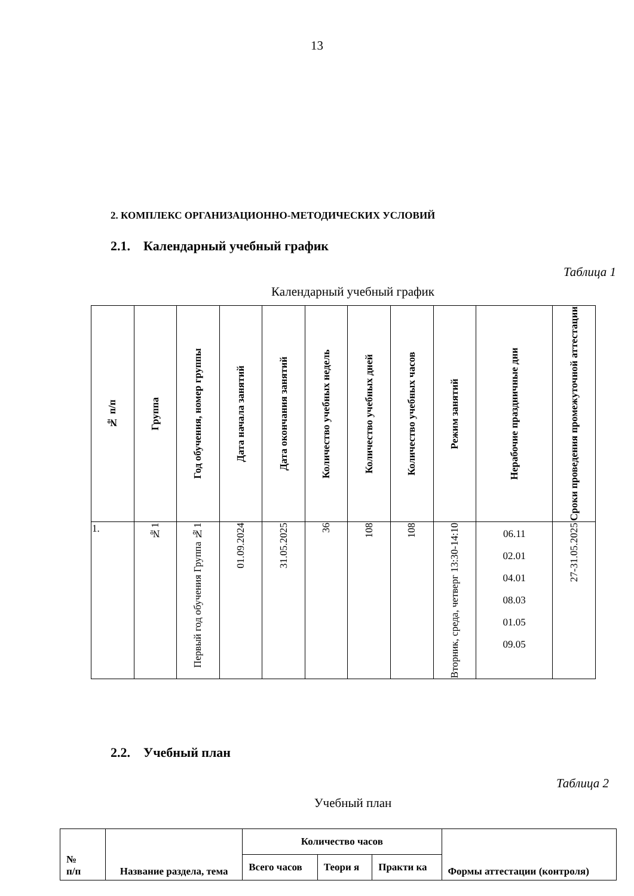13
2. КОМПЛЕКС ОРГАНИЗАЦИОННО-МЕТОДИЧЕСКИХ УСЛОВИЙ
2.1. Календарный учебный график
Таблица 1
Календарный учебный график
| № п/п | Группа | Год обучения, номер группы | Дата начала занятий | Дата окончания занятий | Количество учебных недель | Количество учебных дней | Количество учебных часов | Режим занятий | Нерабочие праздничные дни | Сроки проведения промежуточной аттестации |
| --- | --- | --- | --- | --- | --- | --- | --- | --- | --- | --- |
| 1. | №1 | Первый год обучения Группа №1 | 01.09.2024 | 31.05.2025 | 36 | 108 | 108 | Вторник, среда, четверг 13:30-14:10 | 06.11 02.01 04.01 08.03 01.05 09.05 | 27-31.05.2025 |
2.2. Учебный план
Таблица 2
Учебный план
| № п/п | Название раздела, тема | Количество часов | | | Формы аттестации (контроля) |
| --- | --- | --- | --- | --- | --- |
| | | Всего часов | Теори я | Практи ка | |